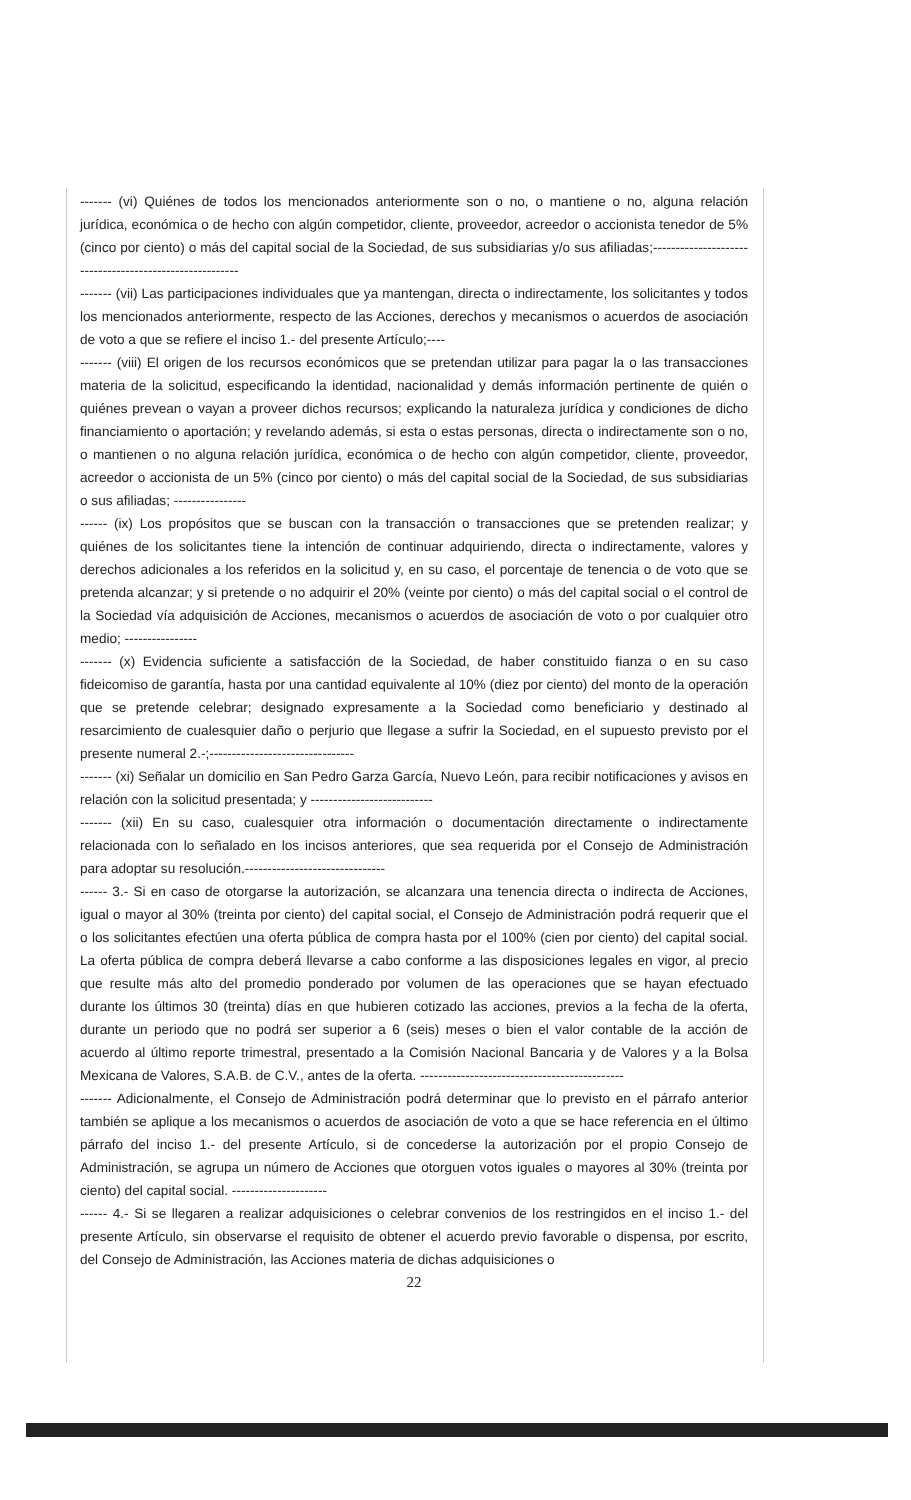------- (vi) Quiénes de todos los mencionados anteriormente son o no, o mantiene o no, alguna relación jurídica, económica o de hecho con algún competidor, cliente, proveedor, acreedor o accionista tenedor de 5% (cinco por ciento) o más del capital social de la Sociedad, de sus subsidiarias y/o sus afiliadas;--------------------------------------------------------
------- (vii) Las participaciones individuales que ya mantengan, directa o indirectamente, los solicitantes y todos los mencionados anteriormente, respecto de las Acciones, derechos y mecanismos o acuerdos de asociación de voto a que se refiere el inciso 1.- del presente Artículo;----
------- (viii) El origen de los recursos económicos que se pretendan utilizar para pagar la o las transacciones materia de la solicitud, especificando la identidad, nacionalidad y demás información pertinente de quién o quiénes prevean o vayan a proveer dichos recursos; explicando la naturaleza jurídica y condiciones de dicho financiamiento o aportación; y revelando además, si esta o estas personas, directa o indirectamente son o no, o mantienen o no alguna relación jurídica, económica o de hecho con algún competidor, cliente, proveedor, acreedor o accionista de un 5% (cinco por ciento) o más del capital social de la Sociedad, de sus subsidiarias o sus afiliadas; ----------------
------ (ix) Los propósitos que se buscan con la transacción o transacciones que se pretenden realizar; y quiénes de los solicitantes tiene la intención de continuar adquiriendo, directa o indirectamente, valores y derechos adicionales a los referidos en la solicitud y, en su caso, el porcentaje de tenencia o de voto que se pretenda alcanzar; y si pretende o no adquirir el 20% (veinte por ciento) o más del capital social o el control de la Sociedad vía adquisición de Acciones, mecanismos o acuerdos de asociación de voto o por cualquier otro medio; ----------------
------- (x) Evidencia suficiente a satisfacción de la Sociedad, de haber constituido fianza o en su caso fideicomiso de garantía, hasta por una cantidad equivalente al 10% (diez por ciento) del monto de la operación que se pretende celebrar; designado expresamente a la Sociedad como beneficiario y destinado al resarcimiento de cualesquier daño o perjurio que llegase a sufrir la Sociedad, en el supuesto previsto por el presente numeral 2.-;--------------------------------
------- (xi) Señalar un domicilio en San Pedro Garza García, Nuevo León, para recibir notificaciones y avisos en relación con la solicitud presentada; y ---------------------------
------- (xii) En su caso, cualesquier otra información o documentación directamente o indirectamente relacionada con lo señalado en los incisos anteriores, que sea requerida por el Consejo de Administración para adoptar su resolución.-------------------------------
------ 3.- Si en caso de otorgarse la autorización, se alcanzara una tenencia directa o indirecta de Acciones, igual o mayor al 30% (treinta por ciento) del capital social, el Consejo de Administración podrá requerir que el o los solicitantes efectúen una oferta pública de compra hasta por el 100% (cien por ciento) del capital social. La oferta pública de compra deberá llevarse a cabo conforme a las disposiciones legales en vigor, al precio que resulte más alto del promedio ponderado por volumen de las operaciones que se hayan efectuado durante los últimos 30 (treinta) días en que hubieren cotizado las acciones, previos a la fecha de la oferta, durante un periodo que no podrá ser superior a 6 (seis) meses o bien el valor contable de la acción de acuerdo al último reporte trimestral, presentado a la Comisión Nacional Bancaria y de Valores y a la Bolsa Mexicana de Valores, S.A.B. de C.V., antes de la oferta. ---------------------------------------------
------- Adicionalmente, el Consejo de Administración podrá determinar que lo previsto en el párrafo anterior también se aplique a los mecanismos o acuerdos de asociación de voto a que se hace referencia en el último párrafo del inciso 1.- del presente Artículo, si de concederse la autorización por el propio Consejo de Administración, se agrupa un número de Acciones que otorguen votos iguales o mayores al 30% (treinta por ciento) del capital social. ---------------------
------ 4.- Si se llegaren a realizar adquisiciones o celebrar convenios de los restringidos en el inciso 1.- del presente Artículo, sin observarse el requisito de obtener el acuerdo previo favorable o dispensa, por escrito, del Consejo de Administración, las Acciones materia de dichas adquisiciones o
22